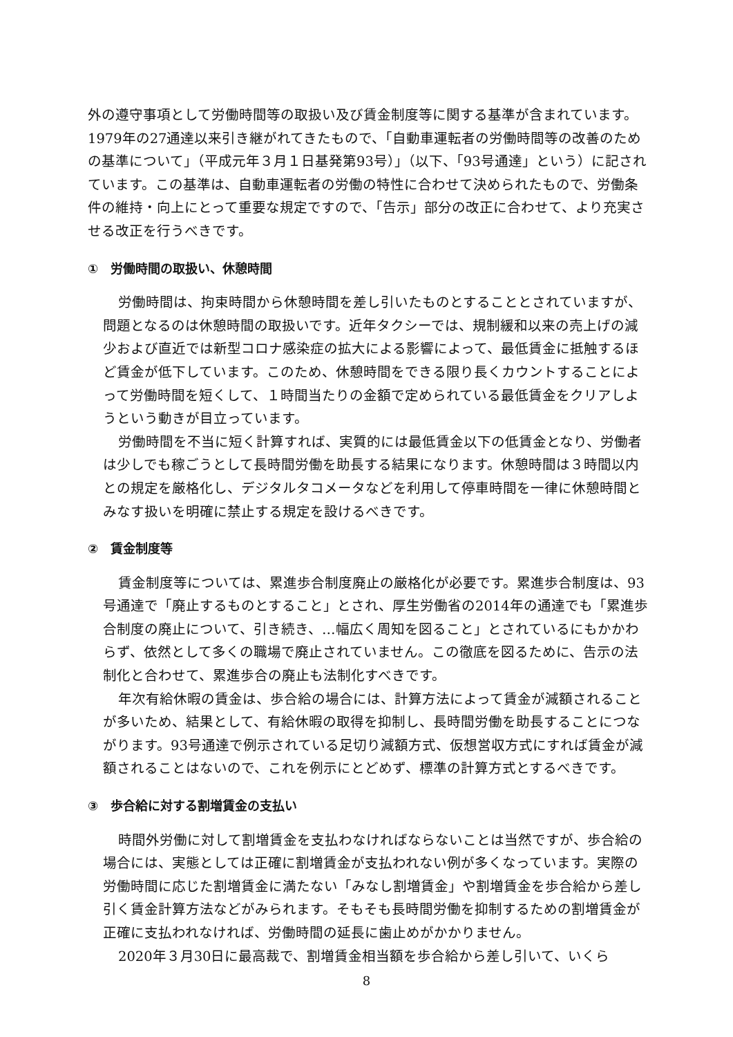外の遵守事項として労働時間等の取扱い及び賃金制度等に関する基準が含まれています。1979年の27通達以来引き継がれてきたもので、「自動車運転者の労働時間等の改善のための基準について」（平成元年３月１日基発第93号）」（以下、「93号通達」という）に記されています。この基準は、自動車運転者の労働の特性に合わせて決められたもので、労働条件の維持・向上にとって重要な規定ですので、「告示」部分の改正に合わせて、より充実させる改正を行うべきです。
①　労働時間の取扱い、休憩時間
労働時間は、拘束時間から休憩時間を差し引いたものとすることとされていますが、問題となるのは休憩時間の取扱いです。近年タクシーでは、規制緩和以来の売上げの減少および直近では新型コロナ感染症の拡大による影響によって、最低賃金に抵触するほど賃金が低下しています。このため、休憩時間をできる限り長くカウントすることによって労働時間を短くして、１時間当たりの金額で定められている最低賃金をクリアしようという動きが目立っています。
労働時間を不当に短く計算すれば、実質的には最低賃金以下の低賃金となり、労働者は少しでも稼ごうとして長時間労働を助長する結果になります。休憩時間は３時間以内との規定を厳格化し、デジタルタコメータなどを利用して停車時間を一律に休憩時間とみなす扱いを明確に禁止する規定を設けるべきです。
②　賃金制度等
賃金制度等については、累進歩合制度廃止の厳格化が必要です。累進歩合制度は、93号通達で「廃止するものとすること」とされ、厚生労働省の2014年の通達でも「累進歩合制度の廃止について、引き続き、…幅広く周知を図ること」とされているにもかかわらず、依然として多くの職場で廃止されていません。この徹底を図るために、告示の法制化と合わせて、累進歩合の廃止も法制化すべきです。
年次有給休暇の賃金は、歩合給の場合には、計算方法によって賃金が減額されることが多いため、結果として、有給休暇の取得を抑制し、長時間労働を助長することにつながります。93号通達で例示されている足切り減額方式、仮想営収方式にすれば賃金が減額されることはないので、これを例示にとどめず、標準の計算方式とするべきです。
③　歩合給に対する割増賃金の支払い
時間外労働に対して割増賃金を支払わなければならないことは当然ですが、歩合給の場合には、実態としては正確に割増賃金が支払われない例が多くなっています。実際の労働時間に応じた割増賃金に満たない「みなし割増賃金」や割増賃金を歩合給から差し引く賃金計算方法などがみられます。そもそも長時間労働を抑制するための割増賃金が正確に支払われなければ、労働時間の延長に歯止めがかかりません。
2020年３月30日に最高裁で、割増賃金相当額を歩合給から差し引いて、いくら
8